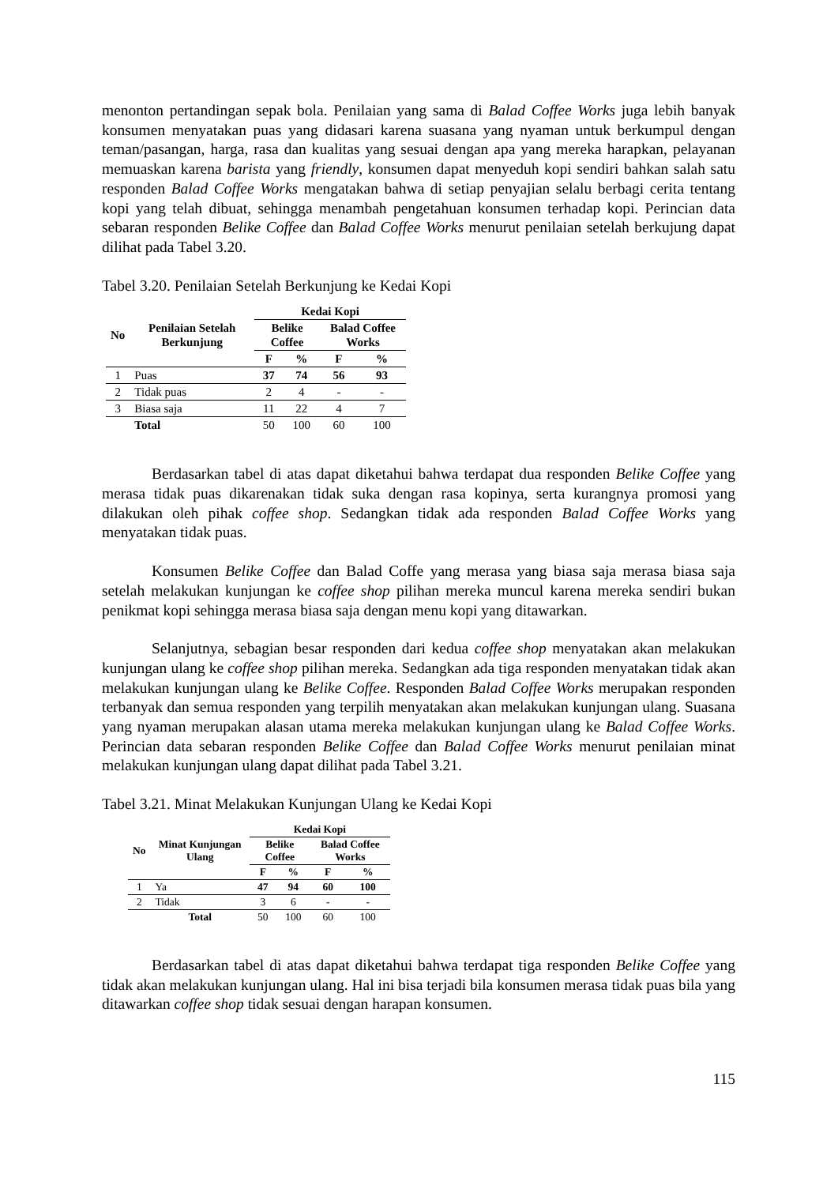menonton pertandingan sepak bola. Penilaian yang sama di Balad Coffee Works juga lebih banyak konsumen menyatakan puas yang didasari karena suasana yang nyaman untuk berkumpul dengan teman/pasangan, harga, rasa dan kualitas yang sesuai dengan apa yang mereka harapkan, pelayanan memuaskan karena barista yang friendly, konsumen dapat menyeduh kopi sendiri bahkan salah satu responden Balad Coffee Works mengatakan bahwa di setiap penyajian selalu berbagi cerita tentang kopi yang telah dibuat, sehingga menambah pengetahuan konsumen terhadap kopi. Perincian data sebaran responden Belike Coffee dan Balad Coffee Works menurut penilaian setelah berkujung dapat dilihat pada Tabel 3.20.
Tabel 3.20. Penilaian Setelah Berkunjung ke Kedai Kopi
| No | Penilaian Setelah Berkunjung | Kedai Kopi | | | |
| --- | --- | --- | --- | --- | --- |
| | | Belike Coffee | | Balad Coffee Works | |
| | | F | % | F | % |
| 1 | Puas | 37 | 74 | 56 | 93 |
| 2 | Tidak puas | 2 | 4 | - | - |
| 3 | Biasa saja | 11 | 22 | 4 | 7 |
| | Total | 50 | 100 | 60 | 100 |
Berdasarkan tabel di atas dapat diketahui bahwa terdapat dua responden Belike Coffee yang merasa tidak puas dikarenakan tidak suka dengan rasa kopinya, serta kurangnya promosi yang dilakukan oleh pihak coffee shop. Sedangkan tidak ada responden Balad Coffee Works yang menyatakan tidak puas.
Konsumen Belike Coffee dan Balad Coffe yang merasa yang biasa saja merasa biasa saja setelah melakukan kunjungan ke coffee shop pilihan mereka muncul karena mereka sendiri bukan penikmat kopi sehingga merasa biasa saja dengan menu kopi yang ditawarkan.
Selanjutnya, sebagian besar responden dari kedua coffee shop menyatakan akan melakukan kunjungan ulang ke coffee shop pilihan mereka. Sedangkan ada tiga responden menyatakan tidak akan melakukan kunjungan ulang ke Belike Coffee. Responden Balad Coffee Works merupakan responden terbanyak dan semua responden yang terpilih menyatakan akan melakukan kunjungan ulang. Suasana yang nyaman merupakan alasan utama mereka melakukan kunjungan ulang ke Balad Coffee Works. Perincian data sebaran responden Belike Coffee dan Balad Coffee Works menurut penilaian minat melakukan kunjungan ulang dapat dilihat pada Tabel 3.21.
Tabel 3.21. Minat Melakukan Kunjungan Ulang ke Kedai Kopi
| No | Minat Kunjungan Ulang | Kedai Kopi | | | |
| --- | --- | --- | --- | --- | --- |
| | | Belike Coffee | | Balad Coffee Works | |
| | | F | % | F | % |
| 1 | Ya | 47 | 94 | 60 | 100 |
| 2 | Tidak | 3 | 6 | - | - |
| | Total | 50 | 100 | 60 | 100 |
Berdasarkan tabel di atas dapat diketahui bahwa terdapat tiga responden Belike Coffee yang tidak akan melakukan kunjungan ulang. Hal ini bisa terjadi bila konsumen merasa tidak puas bila yang ditawarkan coffee shop tidak sesuai dengan harapan konsumen.
115